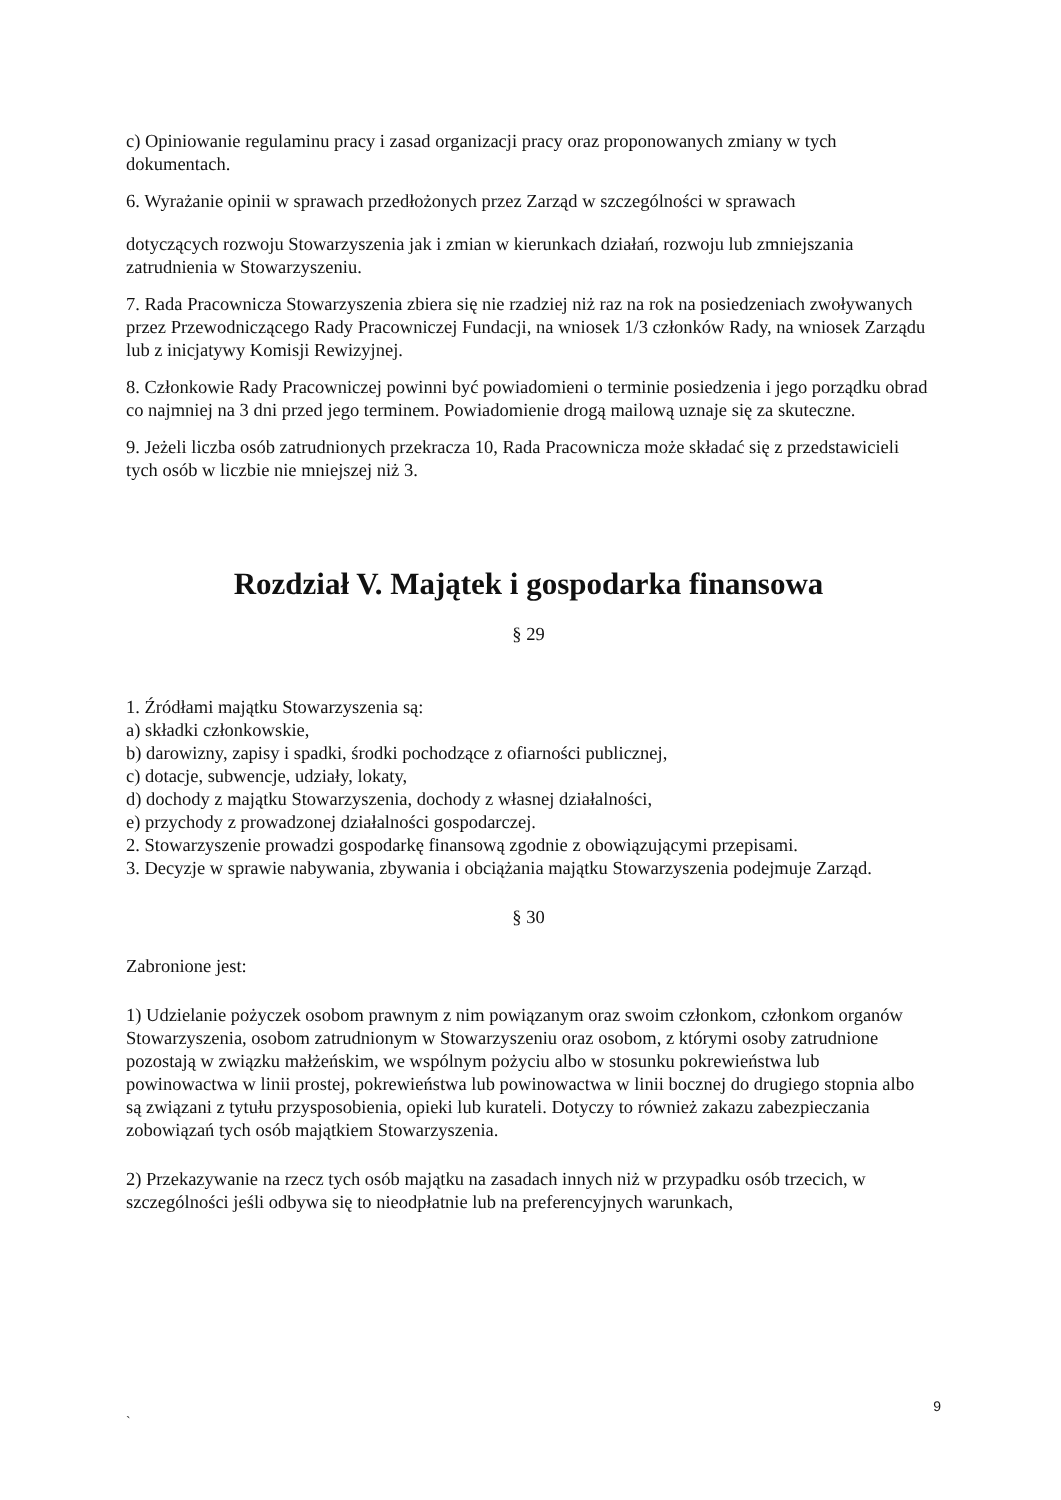c) Opiniowanie regulaminu pracy i zasad organizacji pracy oraz proponowanych zmiany w tych dokumentach.
6. Wyrażanie opinii w sprawach przedłożonych przez Zarząd w szczególności w sprawach
dotyczących rozwoju Stowarzyszenia jak i zmian w kierunkach działań, rozwoju lub zmniejszania zatrudnienia w Stowarzyszeniu.
7. Rada Pracownicza Stowarzyszenia zbiera się nie rzadziej niż raz na rok na posiedzeniach zwoływanych przez Przewodniczącego Rady Pracowniczej Fundacji, na wniosek 1/3 członków Rady, na wniosek Zarządu lub z inicjatywy Komisji Rewizyjnej.
8. Członkowie Rady Pracowniczej powinni być powiadomieni o terminie posiedzenia i jego porządku obrad co najmniej na 3 dni przed jego terminem. Powiadomienie drogą mailową uznaje się za skuteczne.
9. Jeżeli liczba osób zatrudnionych przekracza 10, Rada Pracownicza może składać się z przedstawicieli tych osób w liczbie nie mniejszej niż 3.
Rozdział V. Majątek i gospodarka finansowa
§ 29
1. Źródłami majątku Stowarzyszenia są:
a) składki członkowskie,
b) darowizny, zapisy i spadki, środki pochodzące z ofiarności publicznej,
c) dotacje, subwencje, udziały, lokaty,
d) dochody z majątku Stowarzyszenia, dochody z własnej działalności,
e) przychody z prowadzonej działalności gospodarczej.
2. Stowarzyszenie prowadzi gospodarkę finansową zgodnie z obowiązującymi przepisami.
3. Decyzje w sprawie nabywania, zbywania i obciążania majątku Stowarzyszenia podejmuje Zarząd.
§ 30
Zabronione jest:
1) Udzielanie pożyczek osobom prawnym z nim powiązanym oraz swoim członkom, członkom organów Stowarzyszenia, osobom zatrudnionym w Stowarzyszeniu oraz osobom, z którymi osoby zatrudnione pozostają w związku małżeńskim, we wspólnym pożyciu albo w stosunku pokrewieństwa lub powinowactwa w linii prostej, pokrewieństwa lub powinowactwa w linii bocznej do drugiego stopnia albo są związani z tytułu przysposobienia, opieki lub kurateli. Dotyczy to również zakazu zabezpieczania zobowiązań tych osób majątkiem Stowarzyszenia.
2) Przekazywanie na rzecz tych osób majątku na zasadach innych niż w przypadku osób trzecich, w szczególności jeśli odbywa się to nieodpłatnie lub na preferencyjnych warunkach,
9
`